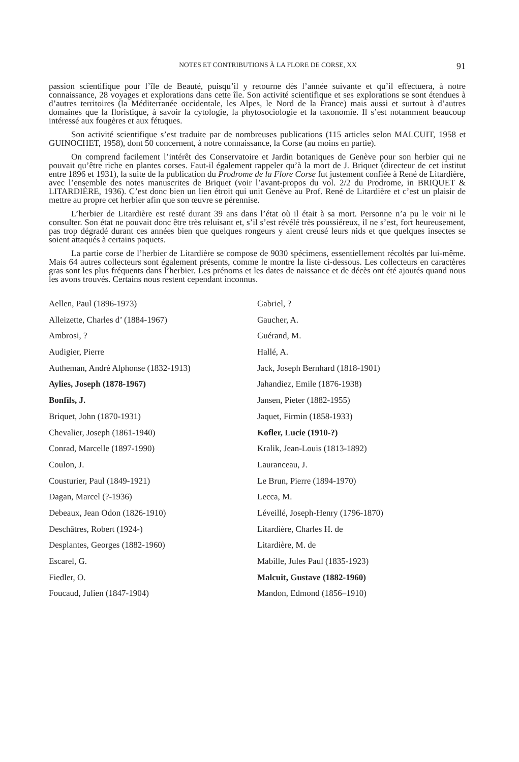NOTES ET CONTRIBUTIONS À LA FLORE DE CORSE, XX 91
passion scientifique pour l’île de Beauté, puisqu’il y retourne dès l’année suivante et qu’il effectuera, à notre connaissance, 28 voyages et explorations dans cette île. Son activité scientifique et ses explorations se sont étendues à d’autres territoires (la Méditerranée occidentale, les Alpes, le Nord de la France) mais aussi et surtout à d’autres domaines que la floristique, à savoir la cytologie, la phytosociologie et la taxonomie. Il s’est notamment beaucoup intéressé aux fougères et aux fétuques.
Son activité scientifique s’est traduite par de nombreuses publications (115 articles selon MALCUIT, 1958 et GUINOCHET, 1958), dont 50 concernent, à notre connaissance, la Corse (au moins en partie).
On comprend facilement l’intérêt des Conservatoire et Jardin botaniques de Genève pour son herbier qui ne pouvait qu’être riche en plantes corses. Faut-il également rappeler qu’à la mort de J. Briquet (directeur de cet institut entre 1896 et 1931), la suite de la publication du Prodrome de la Flore Corse fut justement confiée à René de Litardière, avec l’ensemble des notes manuscrites de Briquet (voir l’avant-propos du vol. 2/2 du Prodrome, in BRIQUET & LITARDIÈRE, 1936). C’est donc bien un lien étroit qui unit Genève au Prof. René de Litardière et c’est un plaisir de mettre au propre cet herbier afin que son œuvre se pérennise.
L’herbier de Litardière est resté durant 39 ans dans l’état où il était à sa mort. Personne n’a pu le voir ni le consulter. Son état ne pouvait donc être très reluisant et, s’il s’est révélé très poussiéreux, il ne s’est, fort heureusement, pas trop dégradé durant ces années bien que quelques rongeurs y aient creusé leurs nids et que quelques insectes se soient attaqués à certains paquets.
La partie corse de l’herbier de Litardière se compose de 9030 spécimens, essentiellement récoltés par lui-même. Mais 64 autres collecteurs sont également présents, comme le montre la liste ci-dessous. Les collecteurs en caractères gras sont les plus fréquents dans l’herbier. Les prénoms et les dates de naissance et de décès ont été ajoutés quand nous les avons trouvés. Certains nous restent cependant inconnus.
Aellen, Paul (1896-1973)
Alleizette, Charles d’ (1884-1967)
Ambrosi, ?
Audigier, Pierre
Autheman, André Alphonse (1832-1913)
Aylies, Joseph (1878-1967)
Bonfils, J.
Briquet, John (1870-1931)
Chevalier, Joseph (1861-1940)
Conrad, Marcelle (1897-1990)
Coulon, J.
Cousturier, Paul (1849-1921)
Dagan, Marcel (?-1936)
Debeaux, Jean Odon (1826-1910)
Deschâtres, Robert (1924-)
Desplantes, Georges (1882-1960)
Escarel, G.
Fiedler, O.
Foucaud, Julien (1847-1904)
Gabriel, ?
Gaucher, A.
Guérand, M.
Hallé, A.
Jack, Joseph Bernhard (1818-1901)
Jahandiez, Emile (1876-1938)
Jansen, Pieter (1882-1955)
Jaquet, Firmin (1858-1933)
Kofler, Lucie (1910-?)
Kralik, Jean-Louis (1813-1892)
Lauranceau, J.
Le Brun, Pierre (1894-1970)
Lecca, M.
Léveillé, Joseph-Henry (1796-1870)
Litardière, Charles H. de
Litardière, M. de
Mabille, Jules Paul (1835-1923)
Malcuit, Gustave (1882-1960)
Mandon, Edmond (1856–1910)